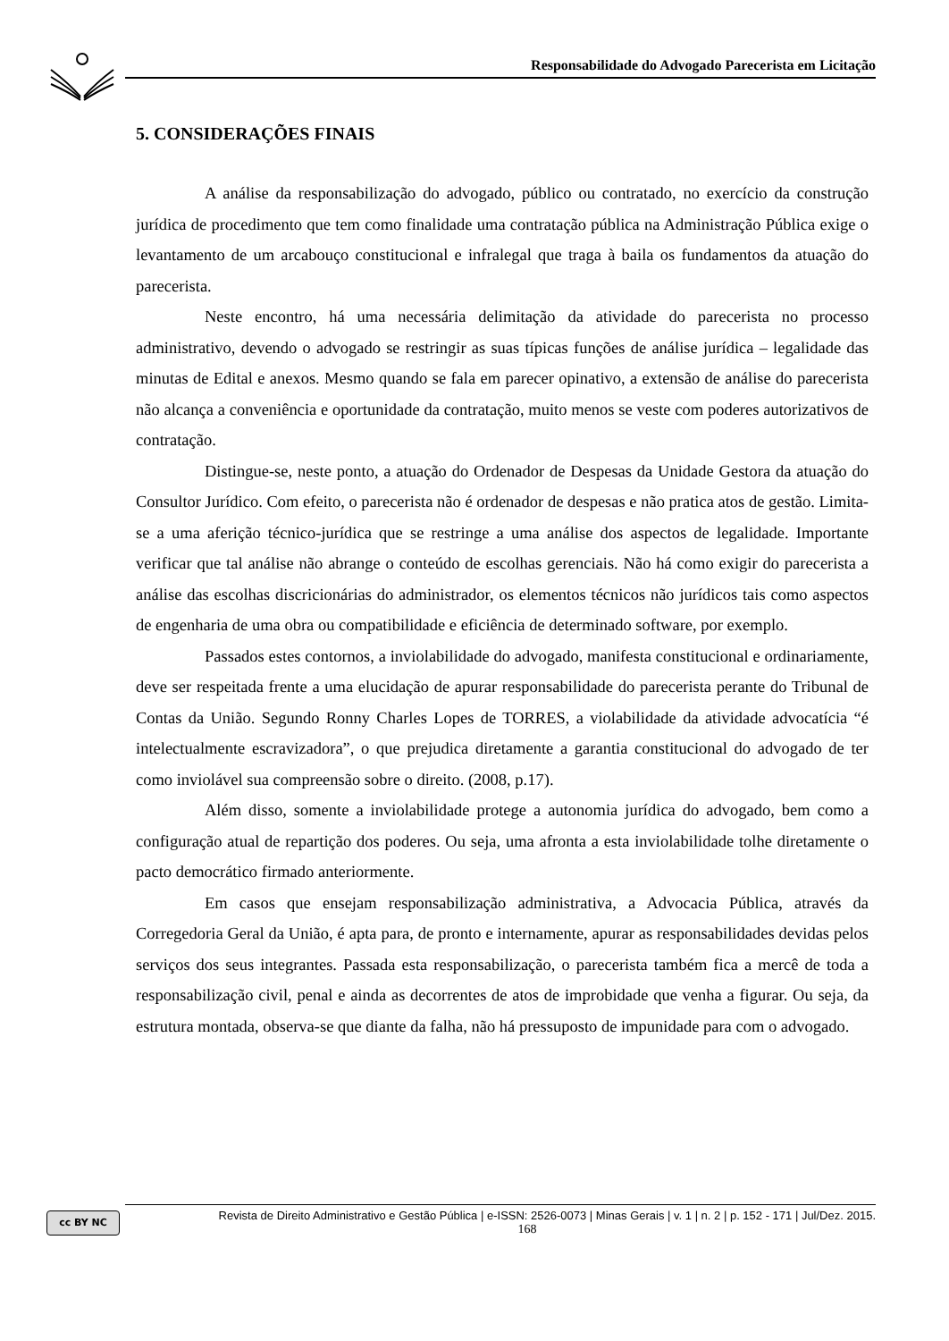Responsabilidade do Advogado Parecerista em Licitação
5. CONSIDERAÇÕES FINAIS
A análise da responsabilização do advogado, público ou contratado, no exercício da construção jurídica de procedimento que tem como finalidade uma contratação pública na Administração Pública exige o levantamento de um arcabouço constitucional e infralegal que traga à baila os fundamentos da atuação do parecerista.
Neste encontro, há uma necessária delimitação da atividade do parecerista no processo administrativo, devendo o advogado se restringir as suas típicas funções de análise jurídica – legalidade das minutas de Edital e anexos. Mesmo quando se fala em parecer opinativo, a extensão de análise do parecerista não alcança a conveniência e oportunidade da contratação, muito menos se veste com poderes autorizativos de contratação.
Distingue-se, neste ponto, a atuação do Ordenador de Despesas da Unidade Gestora da atuação do Consultor Jurídico. Com efeito, o parecerista não é ordenador de despesas e não pratica atos de gestão. Limita-se a uma aferição técnico-jurídica que se restringe a uma análise dos aspectos de legalidade. Importante verificar que tal análise não abrange o conteúdo de escolhas gerenciais. Não há como exigir do parecerista a análise das escolhas discricionárias do administrador, os elementos técnicos não jurídicos tais como aspectos de engenharia de uma obra ou compatibilidade e eficiência de determinado software, por exemplo.
Passados estes contornos, a inviolabilidade do advogado, manifesta constitucional e ordinariamente, deve ser respeitada frente a uma elucidação de apurar responsabilidade do parecerista perante do Tribunal de Contas da União. Segundo Ronny Charles Lopes de TORRES, a violabilidade da atividade advocatícia “é intelectualmente escravizadora”, o que prejudica diretamente a garantia constitucional do advogado de ter como inviolável sua compreensão sobre o direito. (2008, p.17).
Além disso, somente a inviolabilidade protege a autonomia jurídica do advogado, bem como a configuração atual de repartição dos poderes. Ou seja, uma afronta a esta inviolabilidade tolhe diretamente o pacto democrático firmado anteriormente.
Em casos que ensejam responsabilização administrativa, a Advocacia Pública, através da Corregedoria Geral da União, é apta para, de pronto e internamente, apurar as responsabilidades devidas pelos serviços dos seus integrantes. Passada esta responsabilização, o parecerista também fica a mercê de toda a responsabilização civil, penal e ainda as decorrentes de atos de improbidade que venha a figurar. Ou seja, da estrutura montada, observa-se que diante da falha, não há pressuposto de impunidade para com o advogado.
cc BY NC
Revista de Direito Administrativo e Gestão Pública | e-ISSN: 2526-0073 | Minas Gerais | v. 1 | n. 2 | p. 152 - 171 | Jul/Dez. 2015.
168